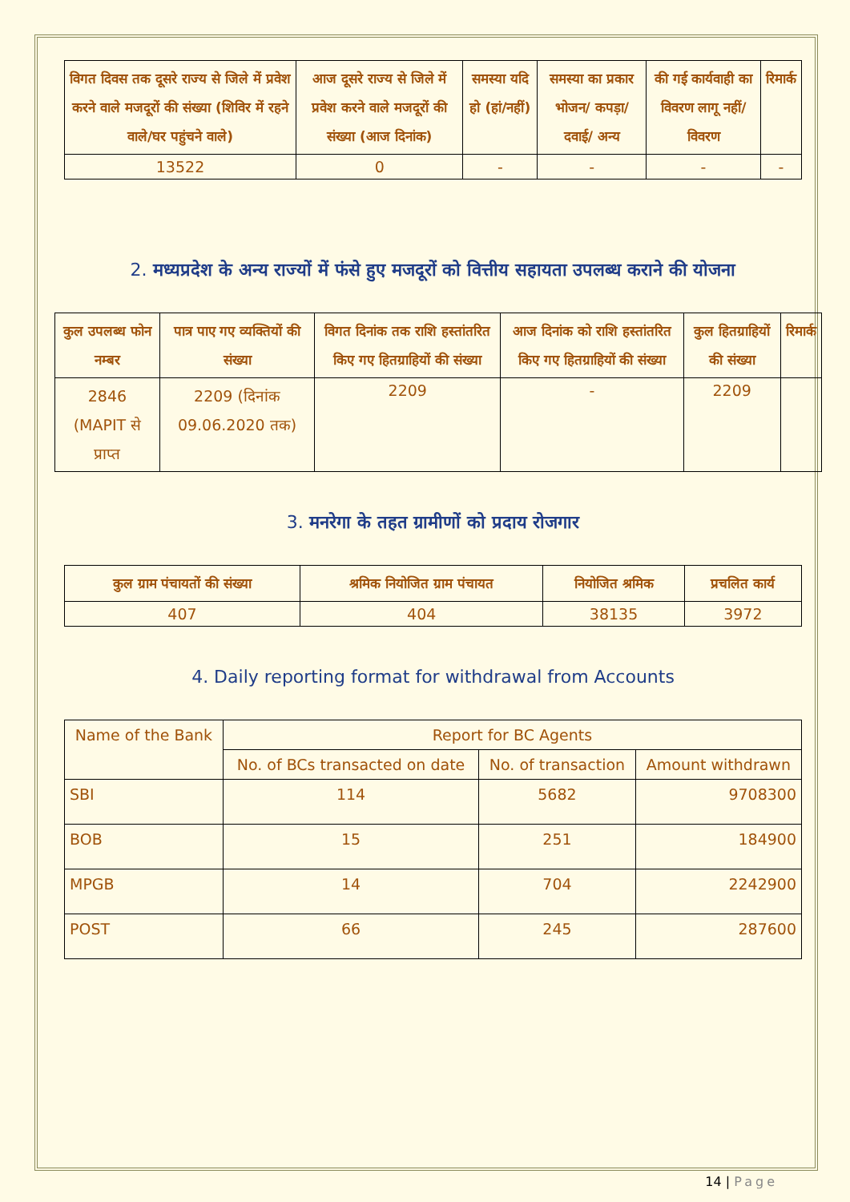| विगत दिवस तक दूसरे राज्य से जिले में प्रवेश करने वाले मजदूरों की संख्या (शिविर में रहने वाले/घर पहुंचने वाले) | आज दूसरे राज्य से जिले में प्रवेश करने वाले मजदूरों की संख्या (आज दिनांक) | समस्या यदि हो (हां/नहीं) | समस्या का प्रकार भोजन/ कपड़ा/दवाई/ अन्य | की गई कार्यवाही का विवरण लागू नहीं/विवरण | रिमार्क |
| --- | --- | --- | --- | --- | --- |
| 13522 | 0 | - | - | - | - |
2. मध्यप्रदेश के अन्य राज्यों में फंसे हुए मजदूरों को वित्तीय सहायता उपलब्ध कराने की योजना
| कुल उपलब्ध फोन नम्बर | पात्र पाए गए व्यक्तियों की संख्या | विगत दिनांक तक राशि हस्तांतरित किए गए हितग्राहियों की संख्या | आज दिनांक को राशि हस्तांतरित किए गए हितग्राहियों की संख्या | कुल हितग्राहियों की संख्या | रिमार्क |
| --- | --- | --- | --- | --- | --- |
| 2846 (MAPIT से प्राप्त | 2209 (दिनांक 09.06.2020 तक) | 2209 | - | 2209 | |
3. मनरेगा के तहत ग्रामीणों को प्रदाय रोजगार
| कुल ग्राम पंचायतों की संख्या | श्रमिक नियोजित ग्राम पंचायत | नियोजित श्रमिक | प्रचलित कार्य |
| --- | --- | --- | --- |
| 407 | 404 | 38135 | 3972 |
4. Daily reporting format for withdrawal from Accounts
| Name of the Bank | Report for BC Agents | | |
| --- | --- | --- | --- |
| | No. of BCs transacted on date | No. of transaction | Amount withdrawn |
| SBI | 114 | 5682 | 9708300 |
| BOB | 15 | 251 | 184900 |
| MPGB | 14 | 704 | 2242900 |
| POST | 66 | 245 | 287600 |
14 | Page